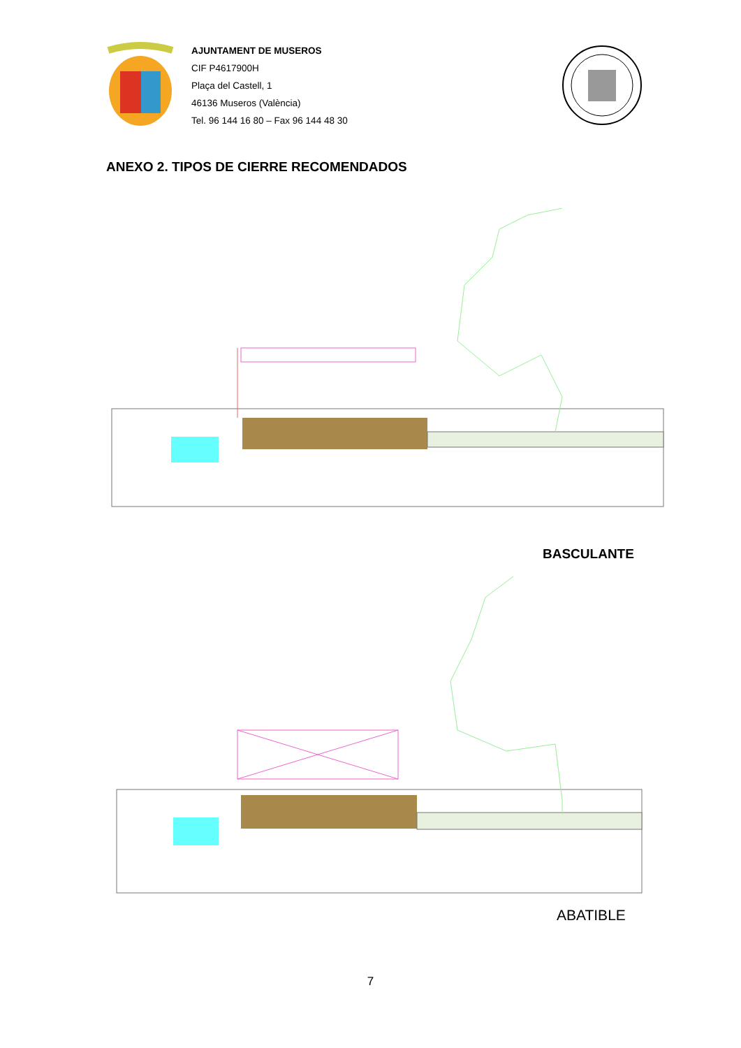AJUNTAMENT DE MUSEROS
CIF P4617900H
Plaça del Castell, 1
46136 Museros (València)
Tel. 96 144 16 80 – Fax 96 144 48 30
ANEXO 2. TIPOS DE CIERRE RECOMENDADOS
BASCULANTE
ABATIBLE
7